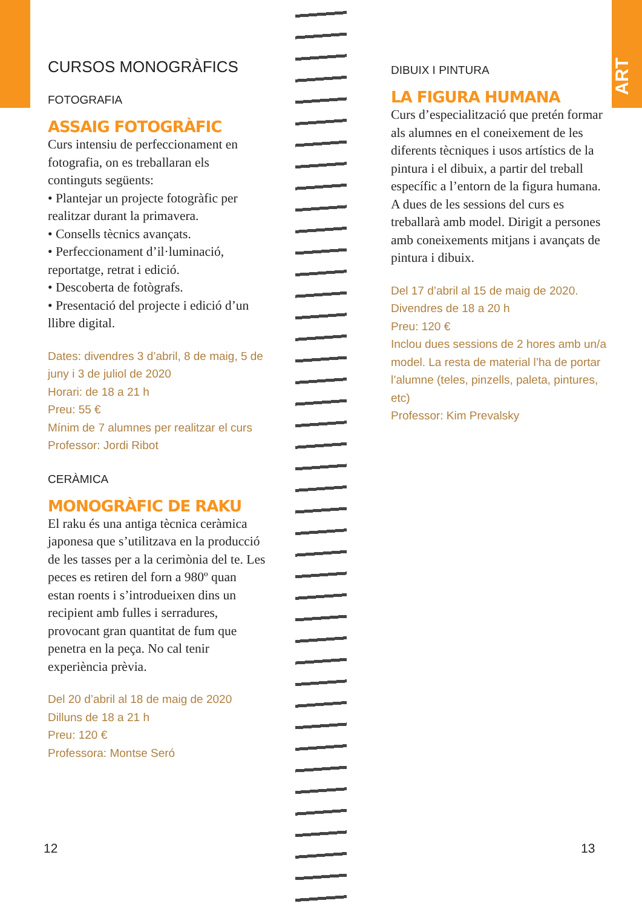ART
CURSOS MONOGRÀFICS
FOTOGRAFIA
ASSAIG FOTOGRÀFIC
Curs intensiu de perfeccionament en fotografia, on es treballaran els continguts següents:
• Plantejar un projecte fotogràfic per realitzar durant la primavera.
• Consells tècnics avançats.
• Perfeccionament d’il·luminació, reportatge, retrat i edició.
• Descoberta de fotògrafs.
• Presentació del projecte i edició d’un llibre digital.
Dates: divendres 3 d’abril, 8 de maig, 5 de juny i 3 de juliol de 2020
Horari: de 18 a 21 h
Preu: 55 €
Mínim de 7 alumnes per realitzar el curs
Professor: Jordi Ribot
CERÀMICA
MONOGRÀFIC DE RAKU
El raku és una antiga tècnica ceràmica japonesa que s’utilitzava en la producció de les tasses per a la cerimònia del te. Les peces es retiren del forn a 980º quan estan roents i s’introdueixen dins un recipient amb fulles i serradures, provocant gran quantitat de fum que penetra en la peça. No cal tenir experiència prèvia.
Del 20 d’abril al 18 de maig de 2020
Dilluns de 18 a 21 h
Preu: 120 €
Professora: Montse Seró
DIBUIX I PINTURA
LA FIGURA HUMANA
Curs d’especialització que pretén formar als alumnes en el coneixement de les diferents tècniques i usos artístics de la pintura i el dibuix, a partir del treball específic a l’entorn de la figura humana. A dues de les sessions del curs es treballarà amb model. Dirigit a persones amb coneixements mitjans i avançats de pintura i dibuix.
Del 17 d’abril al 15 de maig de 2020.
Divendres de 18 a 20 h
Preu: 120 €
Inclou dues sessions de 2 hores amb un/a model. La resta de material l’ha de portar l’alumne (teles, pinzells, paleta, pintures, etc)
Professor: Kim Prevalsky
12 13